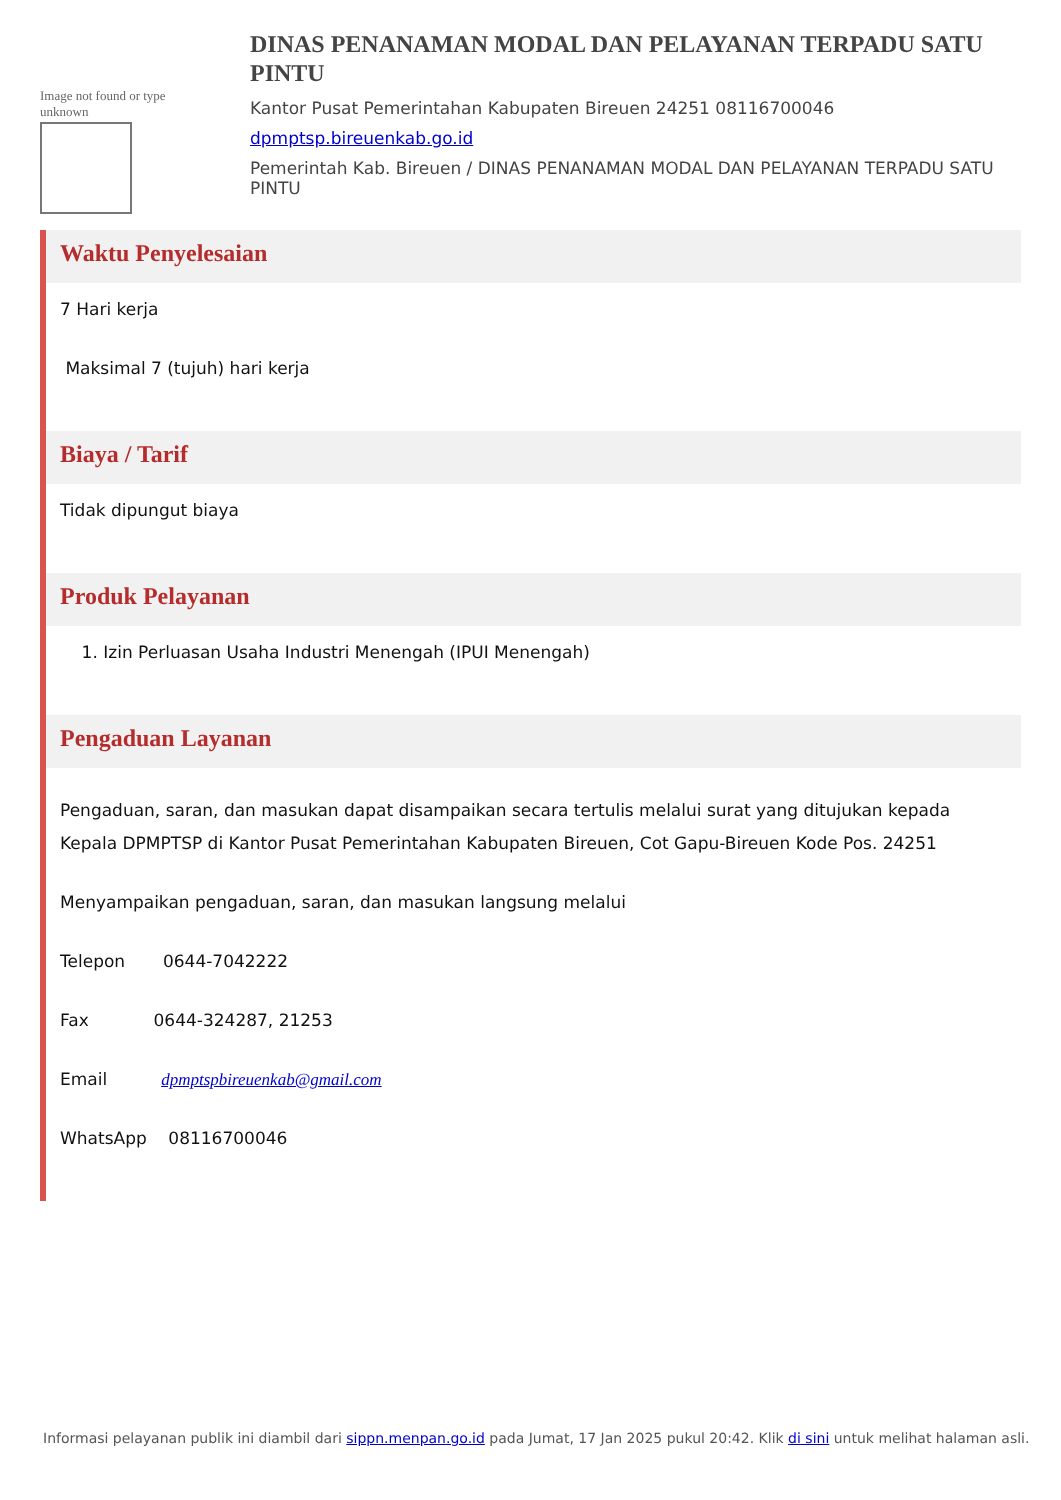Image not found or type unknown
DINAS PENANAMAN MODAL DAN PELAYANAN TERPADU SATU PINTU
Kantor Pusat Pemerintahan Kabupaten Bireuen 24251 08116700046
dpmptsp.bireuenkab.go.id
Pemerintah Kab. Bireuen / DINAS PENANAMAN MODAL DAN PELAYANAN TERPADU SATU PINTU
Waktu Penyelesaian
7 Hari kerja
Maksimal 7 (tujuh) hari kerja
Biaya / Tarif
Tidak dipungut biaya
Produk Pelayanan
1. Izin Perluasan Usaha Industri Menengah (IPUI Menengah)
Pengaduan Layanan
Pengaduan, saran, dan masukan dapat disampaikan secara tertulis melalui surat yang ditujukan kepada Kepala DPMPTSP di Kantor Pusat Pemerintahan Kabupaten Bireuen, Cot Gapu-Bireuen Kode Pos. 24251
Menyampaikan pengaduan, saran, dan masukan langsung melalui
Telepon 0644-7042222
Fax 0644-324287, 21253
Email dpmptspbireuenkab@gmail.com
WhatsApp 08116700046
Informasi pelayanan publik ini diambil dari sippn.menpan.go.id pada Jumat, 17 Jan 2025 pukul 20:42. Klik di sini untuk melihat halaman asli.